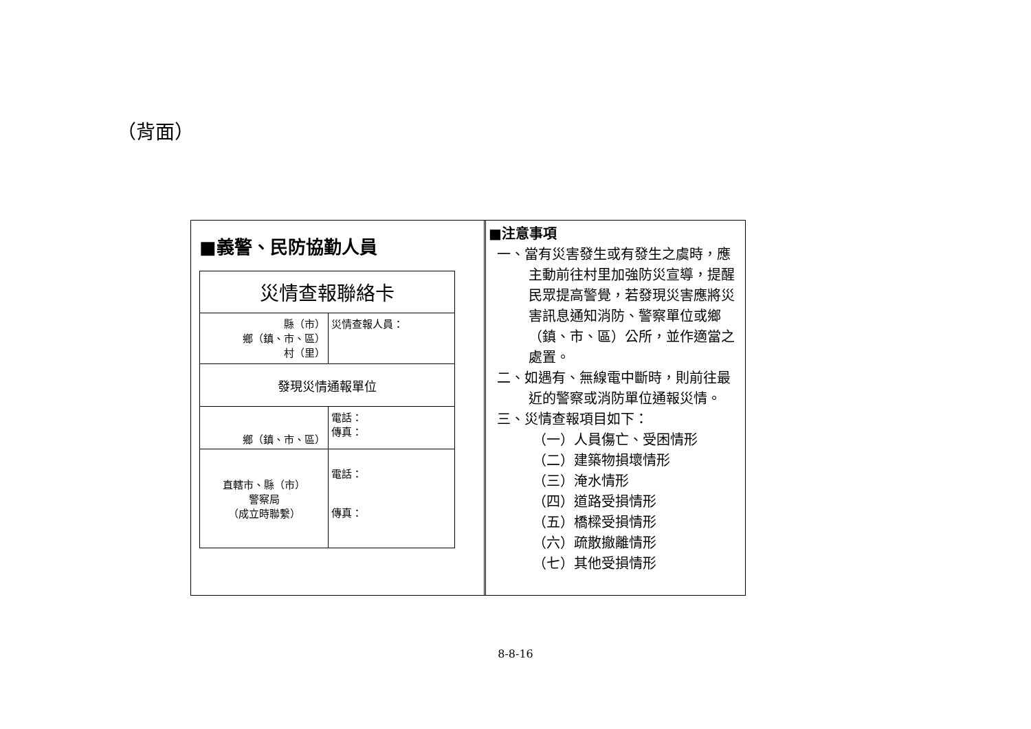（背面）
■義警、民防協勤人員
| 災情查報聯絡卡 | |
| 縣（市） 鄉（鎮、市、區） 村（里） | 災情查報人員： |
| 發現災情通報單位 | |
| 鄉（鎮、市、區） | 電話： 傳真： |
| 直轄市、縣（市） 警察局 （成立時聯繫） | 電話： 傳真： |
■注意事項
一、當有災害發生或有發生之虞時，應主動前往村里加強防災宣導，提醒民眾提高警覺，若發現災害應將災害訊息通知消防、警察單位或鄉（鎮、市、區）公所，並作適當之處置。
二、如遇有、無線電中斷時，則前往最近的警察或消防單位通報災情。
三、災情查報項目如下：
（一）人員傷亡、受困情形
（二）建築物損壞情形
（三）淹水情形
（四）道路受損情形
（五）橋樑受損情形
（六）疏散撤離情形
（七）其他受損情形
8-8-16